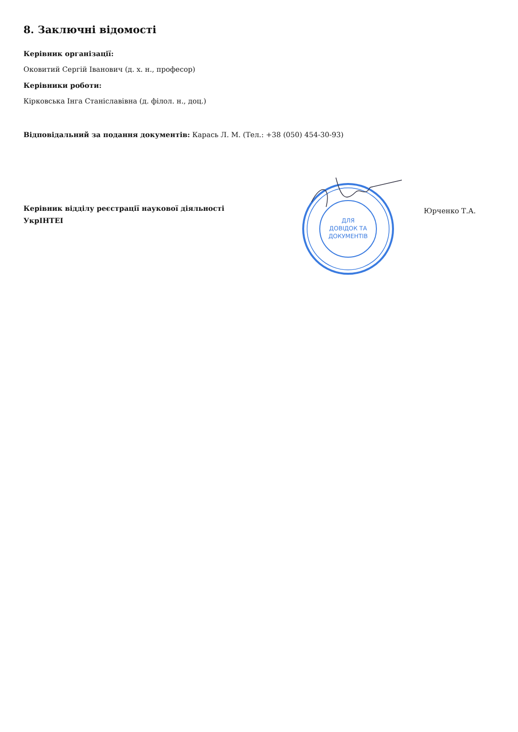8. Заключні відомості
Керівник організації:
Оковитий Сергій Іванович (д. х. н., професор)
Керівники роботи:
Кірковська Інга Станіславівна (д. філол. н., доц.)
Відповідальний за подання документів: Карась Л. М. (Тел.: +38 (050) 454-30-93)
Керівник відділу реєстрації наукової діяльності
УкрІНТЕІ
ДЛЯ
ДОВІДОК ТА
ДОКУМЕНТІВ
Юрченко Т.А.